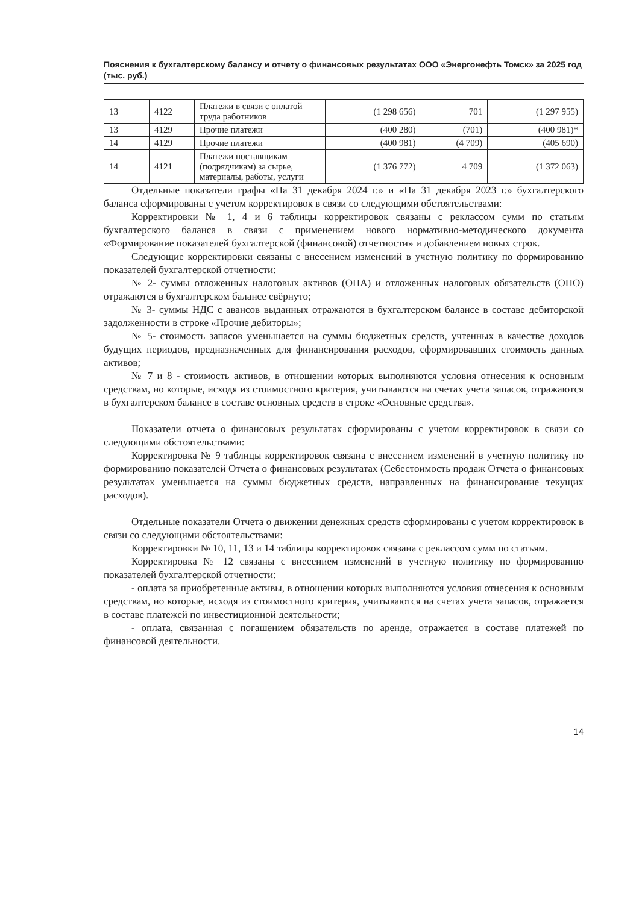Пояснения к бухгалтерскому балансу и отчету о финансовых результатах ООО «Энергонефть Томск» за 2025 год (тыс. руб.)
| 13 | 4122 | Платежи в связи с оплатой труда работников | (1 298 656) | 701 | (1 297 955) |
| 13 | 4129 | Прочие платежи | (400 280) | (701) | (400 981)* |
| 14 | 4129 | Прочие платежи | (400 981) | (4 709) | (405 690) |
| 14 | 4121 | Платежи поставщикам (подрядчикам) за сырье, материалы, работы, услуги | (1 376 772) | 4 709 | (1 372 063) |
Отдельные показатели графы «На 31 декабря 2024 г.» и «На 31 декабря 2023 г.» бухгалтерского баланса сформированы с учетом корректировок в связи со следующими обстоятельствами:
Корректировки № 1, 4 и 6 таблицы корректировок связаны с реклассом сумм по статьям бухгалтерского баланса в связи с применением нового нормативно-методического документа «Формирование показателей бухгалтерской (финансовой) отчетности» и добавлением новых строк.
Следующие корректировки связаны с внесением изменений в учетную политику по формированию показателей бухгалтерской отчетности:
№ 2- суммы отложенных налоговых активов (ОНА) и отложенных налоговых обязательств (ОНО) отражаются в бухгалтерском балансе свёрнуто;
№ 3- суммы НДС с авансов выданных отражаются в бухгалтерском балансе в составе дебиторской задолженности в строке «Прочие дебиторы»;
№ 5- стоимость запасов уменьшается на суммы бюджетных средств, учтенных в качестве доходов будущих периодов, предназначенных для финансирования расходов, сформировавших стоимость данных активов;
№ 7 и 8 - стоимость активов, в отношении которых выполняются условия отнесения к основным средствам, но которые, исходя из стоимостного критерия, учитываются на счетах учета запасов, отражаются в бухгалтерском балансе в составе основных средств в строке «Основные средства».
Показатели отчета о финансовых результатах сформированы с учетом корректировок в связи со следующими обстоятельствами:
Корректировка № 9 таблицы корректировок связана с внесением изменений в учетную политику по формированию показателей Отчета о финансовых результатах (Себестоимость продаж Отчета о финансовых результатах уменьшается на суммы бюджетных средств, направленных на финансирование текущих расходов).
Отдельные показатели Отчета о движении денежных средств сформированы с учетом корректировок в связи со следующими обстоятельствами:
Корректировки № 10, 11, 13 и 14 таблицы корректировок связана с реклассом сумм по статьям.
Корректировка № 12 связаны с внесением изменений в учетную политику по формированию показателей бухгалтерской отчетности:
- оплата за приобретенные активы, в отношении которых выполняются условия отнесения к основным средствам, но которые, исходя из стоимостного критерия, учитываются на счетах учета запасов, отражается в составе платежей по инвестиционной деятельности;
- оплата, связанная с погашением обязательств по аренде, отражается в составе платежей по финансовой деятельности.
14